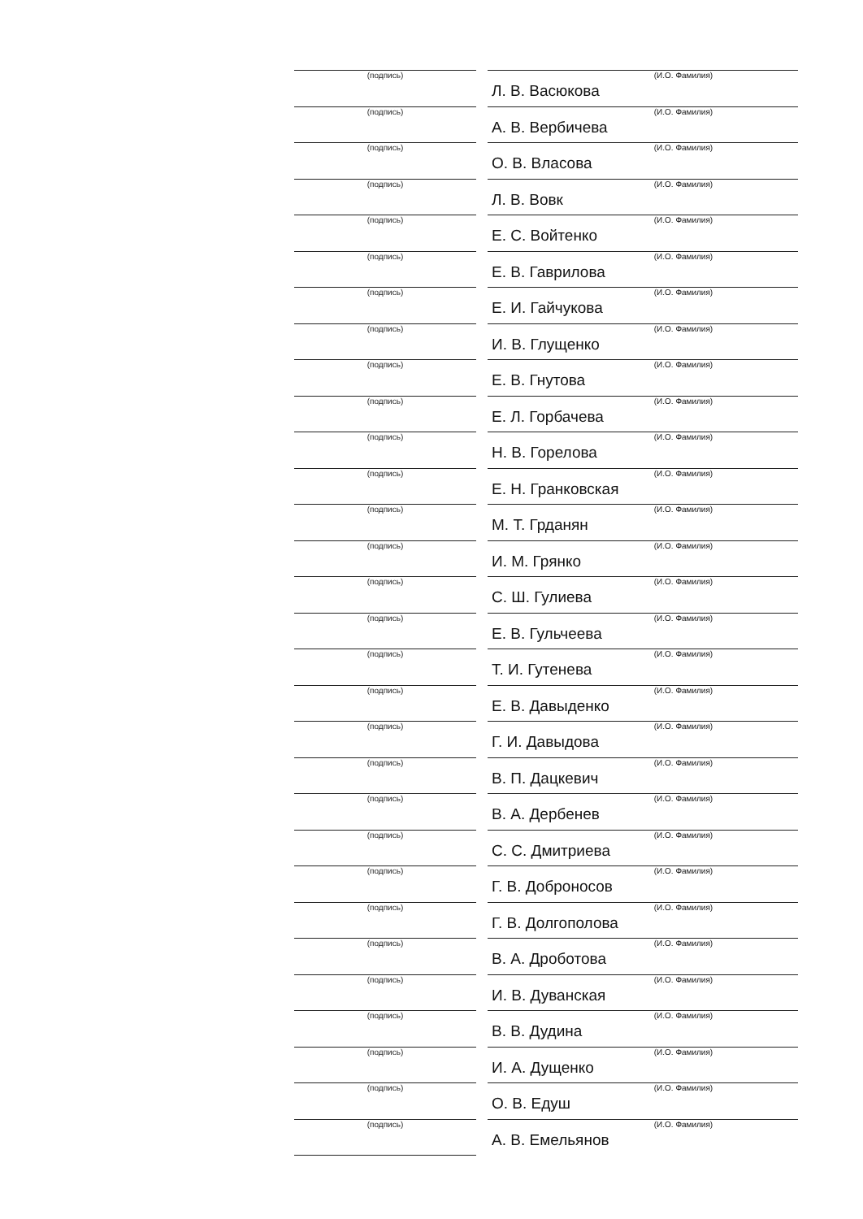| (подпись) | | (И.О. Фамилия) Л. В. Васюкова |
| (подпись) | | (И.О. Фамилия) А. В. Вербичева |
| (подпись) | | (И.О. Фамилия) О. В. Власова |
| (подпись) | | (И.О. Фамилия) Л. В. Вовк |
| (подпись) | | (И.О. Фамилия) Е. С. Войтенко |
| (подпись) | | (И.О. Фамилия) Е. В. Гаврилова |
| (подпись) | | (И.О. Фамилия) Е. И. Гайчукова |
| (подпись) | | (И.О. Фамилия) И. В. Глущенко |
| (подпись) | | (И.О. Фамилия) Е. В. Гнутова |
| (подпись) | | (И.О. Фамилия) Е. Л. Горбачева |
| (подпись) | | (И.О. Фамилия) Н. В. Горелова |
| (подпись) | | (И.О. Фамилия) Е. Н. Гранковская |
| (подпись) | | (И.О. Фамилия) М. Т. Грданян |
| (подпись) | | (И.О. Фамилия) И. М. Грянко |
| (подпись) | | (И.О. Фамилия) С. Ш. Гулиева |
| (подпись) | | (И.О. Фамилия) Е. В. Гульчеева |
| (подпись) | | (И.О. Фамилия) Т. И. Гутенева |
| (подпись) | | (И.О. Фамилия) Е. В. Давыденко |
| (подпись) | | (И.О. Фамилия) Г. И. Давыдова |
| (подпись) | | (И.О. Фамилия) В. П. Дацкевич |
| (подпись) | | (И.О. Фамилия) В. А. Дербенев |
| (подпись) | | (И.О. Фамилия) С. С. Дмитриева |
| (подпись) | | (И.О. Фамилия) Г. В. Доброносов |
| (подпись) | | (И.О. Фамилия) Г. В. Долгополова |
| (подпись) | | (И.О. Фамилия) В. А. Дроботова |
| (подпись) | | (И.О. Фамилия) И. В. Дуванская |
| (подпись) | | (И.О. Фамилия) В. В. Дудина |
| (подпись) | | (И.О. Фамилия) И. А. Дущенко |
| (подпись) | | (И.О. Фамилия) О. В. Едуш |
| (подпись) | | (И.О. Фамилия) А. В. Емельянов |